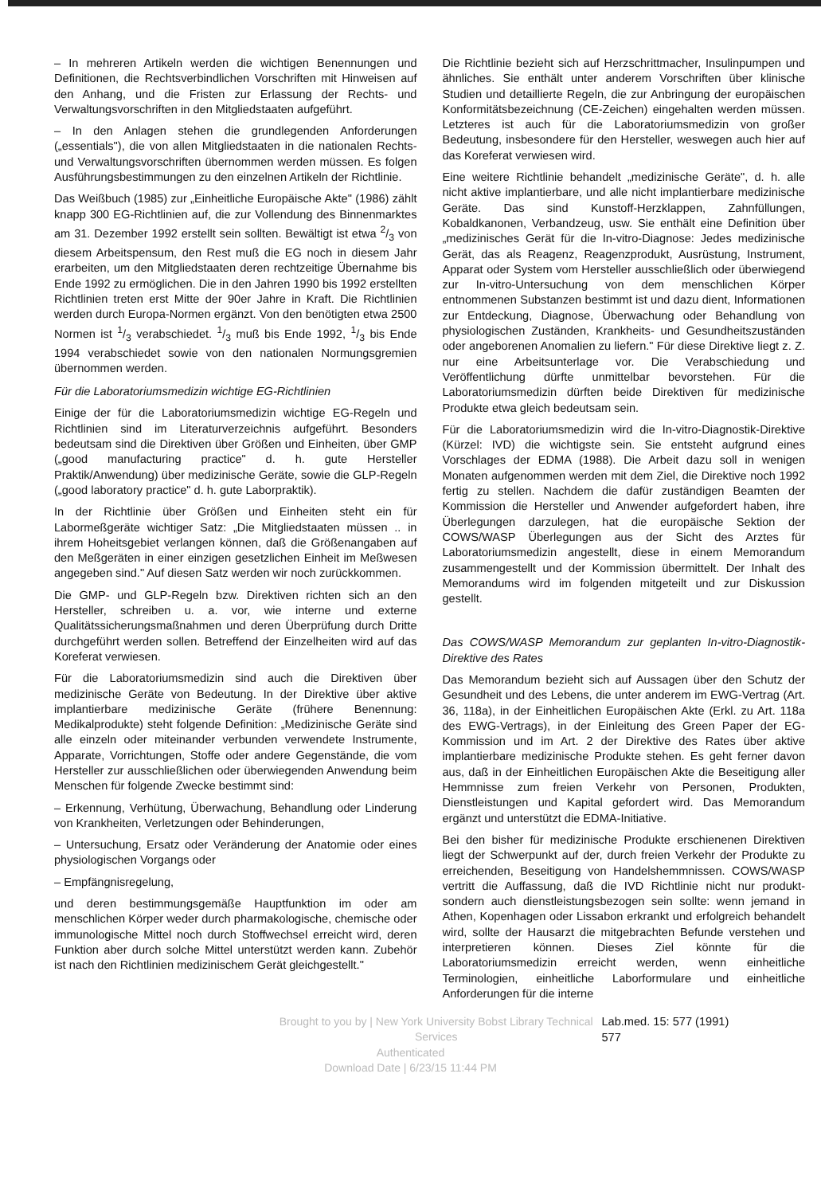– In mehreren Artikeln werden die wichtigen Benennungen und Definitionen, die Rechtsverbindlichen Vorschriften mit Hinweisen auf den Anhang, und die Fristen zur Erlassung der Rechts- und Verwaltungsvorschriften in den Mitgliedstaaten aufgeführt.
– In den Anlagen stehen die grundlegenden Anforderungen („essentials"), die von allen Mitgliedstaaten in die nationalen Rechts- und Verwaltungsvorschriften übernommen werden müssen. Es folgen Ausführungsbestimmungen zu den einzelnen Artikeln der Richtlinie.
Das Weißbuch (1985) zur „Einheitliche Europäische Akte" (1986) zählt knapp 300 EG-Richtlinien auf, die zur Vollendung des Binnenmarktes am 31. Dezember 1992 erstellt sein sollten. Bewältigt ist etwa 2/3 von diesem Arbeitspensum, den Rest muß die EG noch in diesem Jahr erarbeiten, um den Mitgliedstaaten deren rechtzeitige Übernahme bis Ende 1992 zu ermöglichen. Die in den Jahren 1990 bis 1992 erstellten Richtlinien treten erst Mitte der 90er Jahre in Kraft. Die Richtlinien werden durch Europa-Normen ergänzt. Von den benötigten etwa 2500 Normen ist 1/3 verabschiedet. 1/3 muß bis Ende 1992, 1/3 bis Ende 1994 verabschiedet sowie von den nationalen Normungsgremien übernommen werden.
Für die Laboratoriumsmedizin wichtige EG-Richtlinien
Einige der für die Laboratoriumsmedizin wichtige EG-Regeln und Richtlinien sind im Literaturverzeichnis aufgeführt. Besonders bedeutsam sind die Direktiven über Größen und Einheiten, über GMP („good manufacturing practice" d. h. gute Hersteller Praktik/Anwendung) über medizinische Geräte, sowie die GLP-Regeln („good laboratory practice" d. h. gute Laborpraktik).
In der Richtlinie über Größen und Einheiten steht ein für Labormeßgeräte wichtiger Satz: „Die Mitgliedstaaten müssen .. in ihrem Hoheitsgebiet verlangen können, daß die Größenangaben auf den Meßgeräten in einer einzigen gesetzlichen Einheit im Meßwesen angegeben sind." Auf diesen Satz werden wir noch zurückkommen.
Die GMP- und GLP-Regeln bzw. Direktiven richten sich an den Hersteller, schreiben u. a. vor, wie interne und externe Qualitätssicherungsmaßnahmen und deren Überprüfung durch Dritte durchgeführt werden sollen. Betreffend der Einzelheiten wird auf das Koreferat verwiesen.
Für die Laboratoriumsmedizin sind auch die Direktiven über medizinische Geräte von Bedeutung. In der Direktive über aktive implantierbare medizinische Geräte (frühere Benennung: Medikalprodukte) steht folgende Definition: „Medizinische Geräte sind alle einzeln oder miteinander verbunden verwendete Instrumente, Apparate, Vorrichtungen, Stoffe oder andere Gegenstände, die vom Hersteller zur ausschließlichen oder überwiegenden Anwendung beim Menschen für folgende Zwecke bestimmt sind:
– Erkennung, Verhütung, Überwachung, Behandlung oder Linderung von Krankheiten, Verletzungen oder Behinderungen,
– Untersuchung, Ersatz oder Veränderung der Anatomie oder eines physiologischen Vorgangs oder
– Empfängnisregelung,
und deren bestimmungsgemäße Hauptfunktion im oder am menschlichen Körper weder durch pharmakologische, chemische oder immunologische Mittel noch durch Stoffwechsel erreicht wird, deren Funktion aber durch solche Mittel unterstützt werden kann. Zubehör ist nach den Richtlinien medizinischem Gerät gleichgestellt."
Die Richtlinie bezieht sich auf Herzschrittmacher, Insulinpumpen und ähnliches. Sie enthält unter anderem Vorschriften über klinische Studien und detaillierte Regeln, die zur Anbringung der europäischen Konformitätsbezeichnung (CE-Zeichen) eingehalten werden müssen. Letzteres ist auch für die Laboratoriumsmedizin von großer Bedeutung, insbesondere für den Hersteller, weswegen auch hier auf das Koreferat verwiesen wird.
Eine weitere Richtlinie behandelt „medizinische Geräte", d. h. alle nicht aktive implantierbare, und alle nicht implantierbare medizinische Geräte. Das sind Kunstoff-Herzklappen, Zahnfüllungen, Kobaldkanonen, Verbandzeug, usw. Sie enthält eine Definition über „medizinisches Gerät für die In-vitro-Diagnose: Jedes medizinische Gerät, das als Reagenz, Reagenzprodukt, Ausrüstung, Instrument, Apparat oder System vom Hersteller ausschließlich oder überwiegend zur In-vitro-Untersuchung von dem menschlichen Körper entnommenen Substanzen bestimmt ist und dazu dient, Informationen zur Entdeckung, Diagnose, Überwachung oder Behandlung von physiologischen Zuständen, Krankheits- und Gesundheitszuständen oder angeborenen Anomalien zu liefern." Für diese Direktive liegt z. Z. nur eine Arbeitsunterlage vor. Die Verabschiedung und Veröffentlichung dürfte unmittelbar bevorstehen. Für die Laboratoriumsmedizin dürften beide Direktiven für medizinische Produkte etwa gleich bedeutsam sein.
Für die Laboratoriumsmedizin wird die In-vitro-Diagnostik-Direktive (Kürzel: IVD) die wichtigste sein. Sie entsteht aufgrund eines Vorschlages der EDMA (1988). Die Arbeit dazu soll in wenigen Monaten aufgenommen werden mit dem Ziel, die Direktive noch 1992 fertig zu stellen. Nachdem die dafür zuständigen Beamten der Kommission die Hersteller und Anwender aufgefordert haben, ihre Überlegungen darzulegen, hat die europäische Sektion der COWS/WASP Überlegungen aus der Sicht des Arztes für Laboratoriumsmedizin angestellt, diese in einem Memorandum zusammengestellt und der Kommission übermittelt. Der Inhalt des Memorandums wird im folgenden mitgeteilt und zur Diskussion gestellt.
Das COWS/WASP Memorandum zur geplanten In-vitro-Diagnostik-Direktive des Rates
Das Memorandum bezieht sich auf Aussagen über den Schutz der Gesundheit und des Lebens, die unter anderem im EWG-Vertrag (Art. 36, 118a), in der Einheitlichen Europäischen Akte (Erkl. zu Art. 118a des EWG-Vertrags), in der Einleitung des Green Paper der EG-Kommission und im Art. 2 der Direktive des Rates über aktive implantierbare medizinische Produkte stehen. Es geht ferner davon aus, daß in der Einheitlichen Europäischen Akte die Beseitigung aller Hemmnisse zum freien Verkehr von Personen, Produkten, Dienstleistungen und Kapital gefordert wird. Das Memorandum ergänzt und unterstützt die EDMA-Initiative.
Bei den bisher für medizinische Produkte erschienenen Direktiven liegt der Schwerpunkt auf der, durch freien Verkehr der Produkte zu erreichenden, Beseitigung von Handelshemmnissen. COWS/WASP vertritt die Auffassung, daß die IVD Richtlinie nicht nur produkt- sondern auch dienstleistungsbezogen sein sollte: wenn jemand in Athen, Kopenhagen oder Lissabon erkrankt und erfolgreich behandelt wird, sollte der Hausarzt die mitgebrachten Befunde verstehen und interpretieren können. Dieses Ziel könnte für die Laboratoriumsmedizin erreicht werden, wenn einheitliche Terminologien, einheitliche Laborformulare und einheitliche Anforderungen für die interne
Brought to you by | New York University Bobst Library Technical Services Lab.med. 15: 577 (1991) 577
Authenticated
Download Date | 6/23/15 11:44 PM